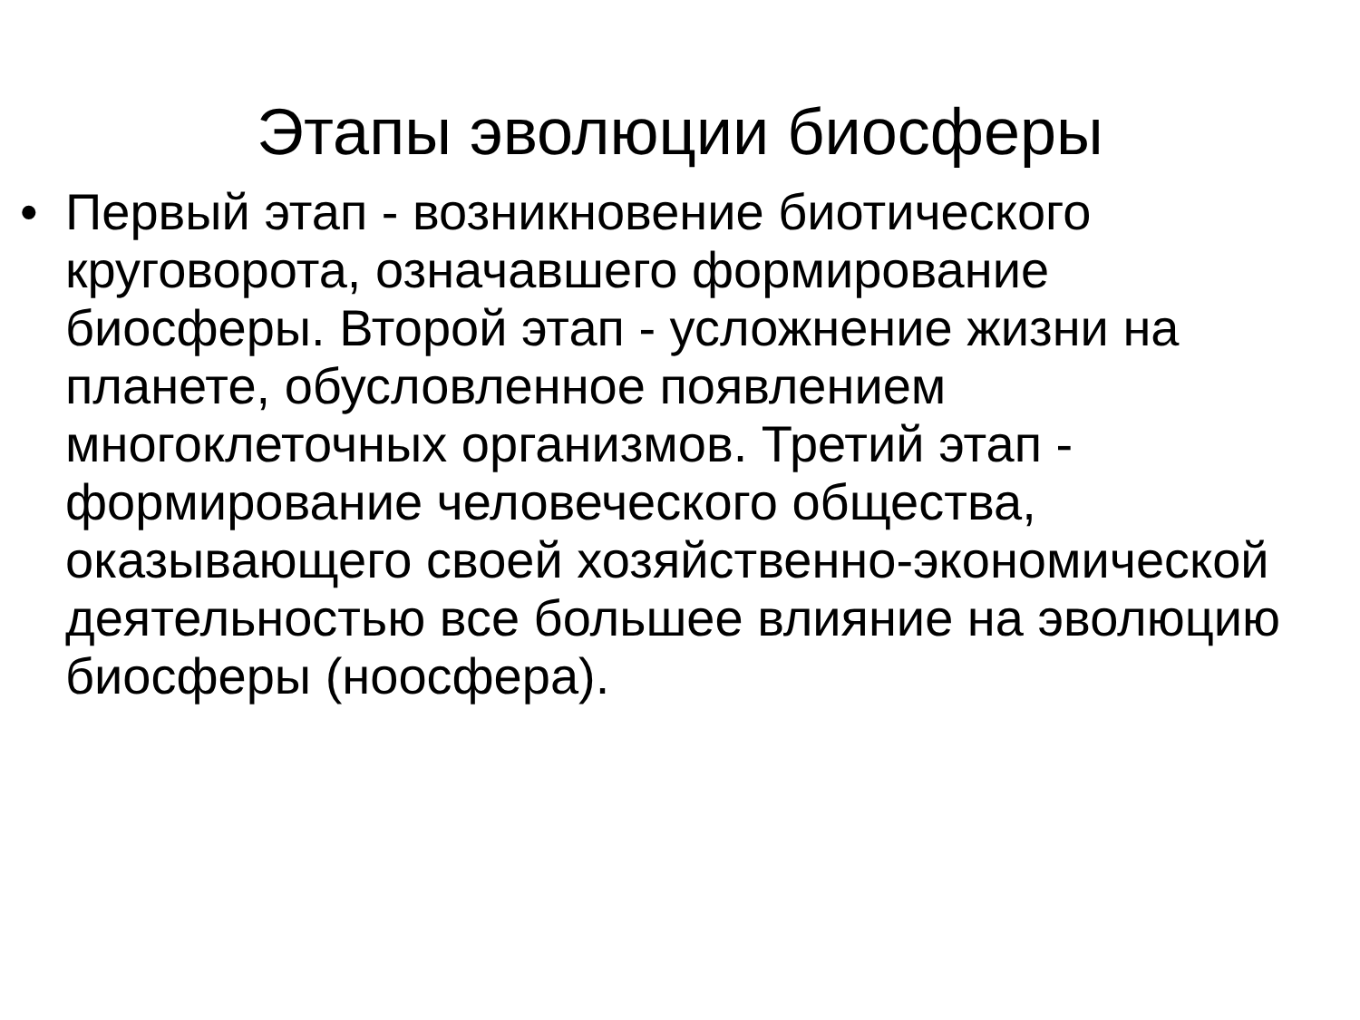Этапы эволюции биосферы
• Первый этап - возникновение биотического круговорота, означавшего формирование биосферы. Второй этап - усложнение жизни на планете, обусловленное появлением многоклеточных организмов. Третий этап - формирование человеческого общества, оказывающего своей хозяйственно-экономической деятельностью все большее влияние на эволюцию биосферы (ноосфера).